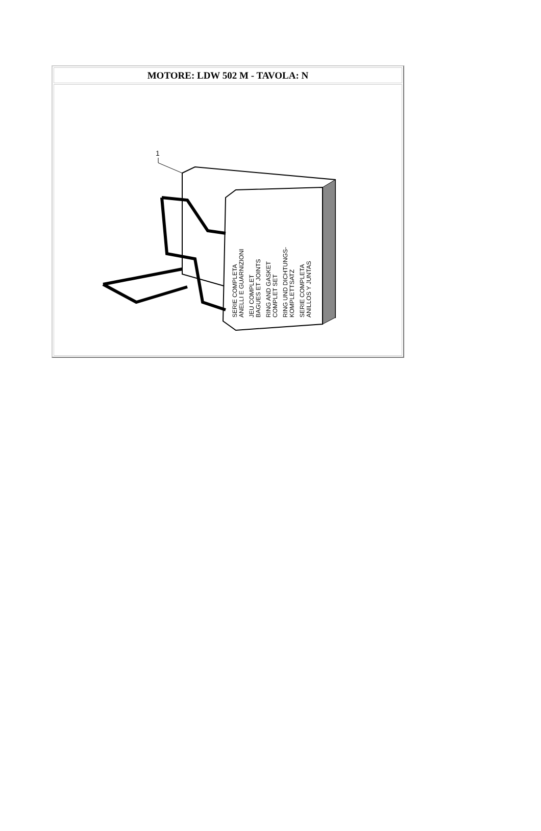| MOTORE: LDW 502 M - TAVOLA: N |
| --- |
| 1 SERIE COMPLETA ANELLI E GUARNIZIONI JEU COMPLET BAGUES ET JOINTS RING AND GASKET COMPLET SET RING UND DICHTUNGS- KOMPLETTSATZ SERIE COMPLETA ANILLOS Y JUNTAS |